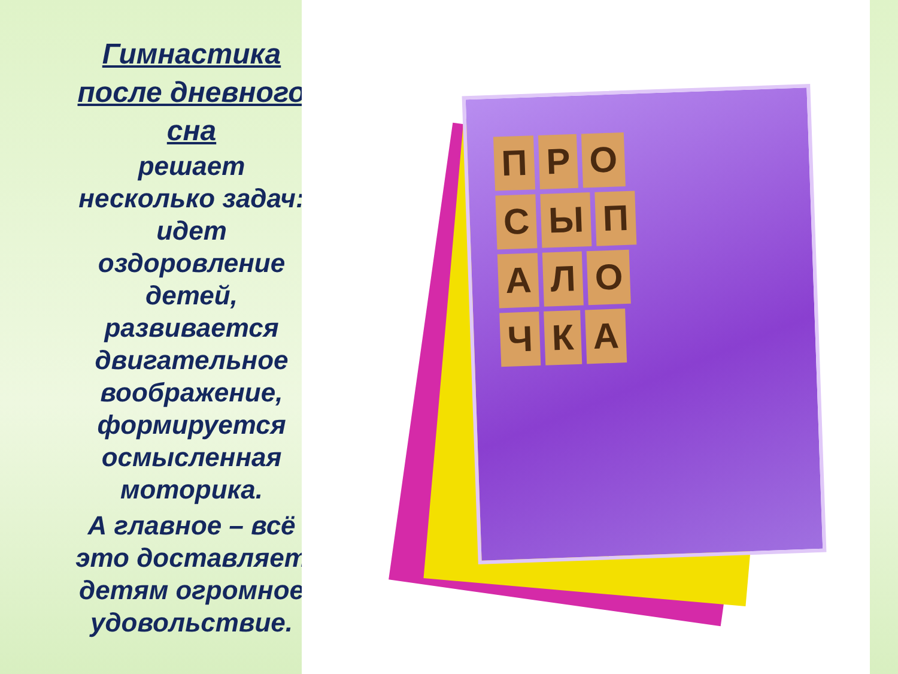Гимнастика
после дневного
сна
решает
несколько задач:
идет
оздоровление
детей,
развивается
двигательное
воображение,
формируется
осмысленная
моторика.
А главное – всё
это доставляет
детям огромное
удовольствие.
П Р О
С Ы П
А Л О
Ч К А